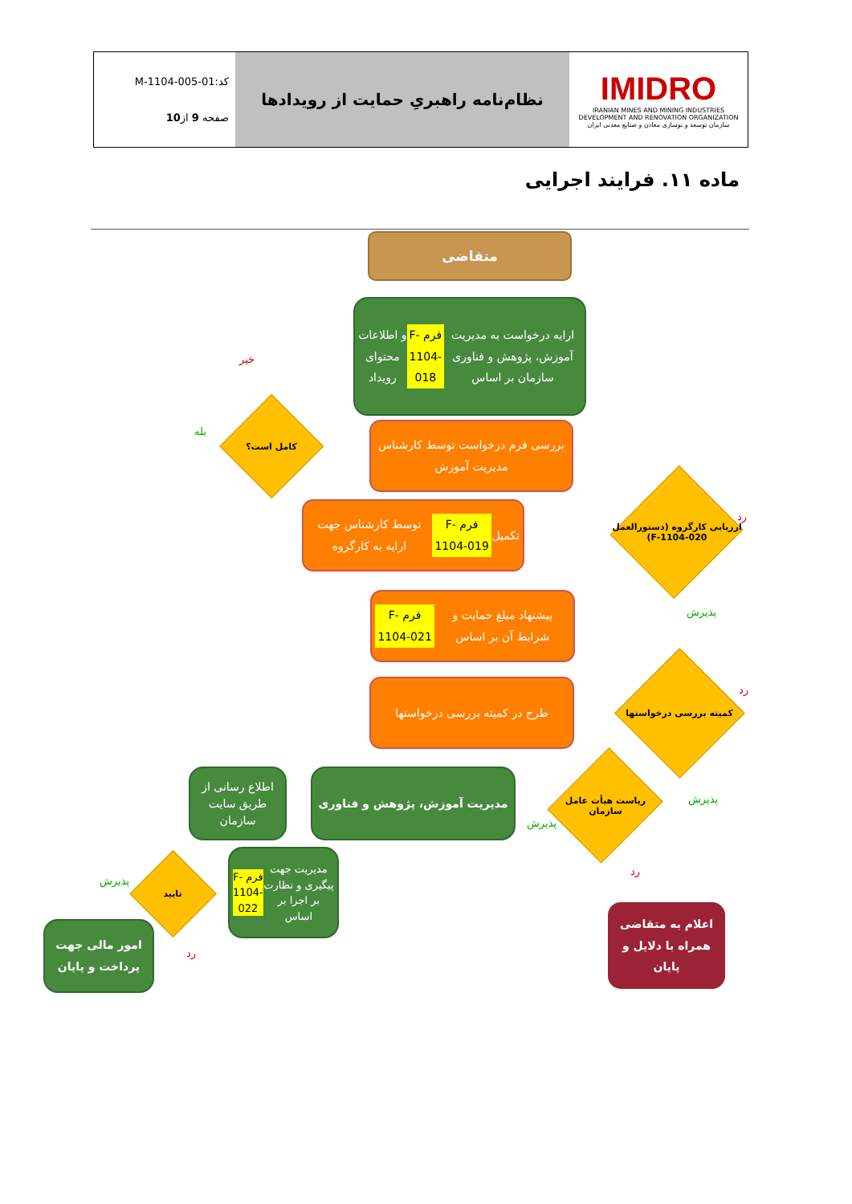| کد:M-1104-005-01 صفحه 9 از 10 | نظام‌نامه راهبریِ حمایت از رویدادها | IMIDRO IRANIAN MINES AND MINING INDUSTRIES DEVELOPMENT AND RENOVATION ORGANIZATION سازمان توسعه و نوسازی معادن و صنایع معدنی ایران |
ماده ۱۱. فرایند اجرایی
متقاضی
ارایه درخواست به مدیریت آموزش، پژوهش و فناوری سازمان بر اساس فرم F- 1104-018 و اطلاعات محتوای رویداد
خیر
بله
کامل است؟
بررسی فرم درخواست توسط کارشناس مدیریت آموزش
تکمیل فرم F-1104-019 توسط کارشناس جهت ارایه به کارگروه
ارزیابی کارگروه (دستورالعمل F-1104-020)
رد
پذیرش
پیشنهاد مبلغ حمایت و شرایط آن بر اساس فرم F-1104-021
طرح در کمیته بررسی درخواستها
کمیته بررسی درخواستها
رد
پذیرش
مدیریت آموزش، پژوهش و فناوری
اطلاع رسانی از طریق سایت سازمان
ریاست هیأت عامل سازمان
پذیرش
رد
مدیریت جهت پیگیری و نظارت بر اجرا بر اساس فرم F-1104-022
تایید
پذیرش
رد
امور مالی جهت پرداخت و پایان
اعلام به متقاضی همراه با دلایل و پایان